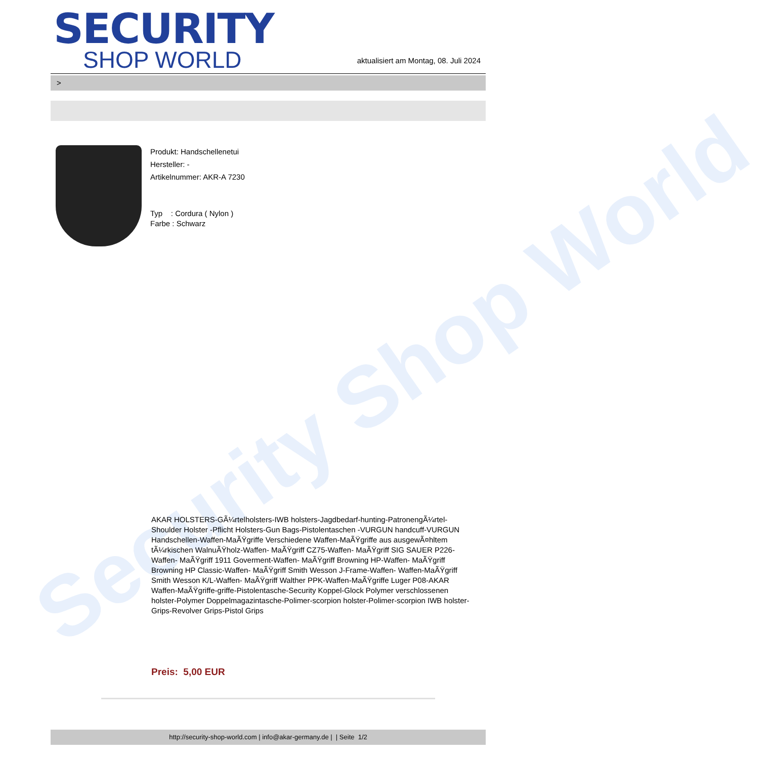Security Shop World
SECURITY
SHOP WORLD
aktualisiert am Montag, 08. Juli 2024
>
Produkt: Handschellenetui
Hersteller: -
Artikelnummer: AKR-A 7230
Typ : Cordura ( Nylon )
Farbe : Schwarz
AKAR HOLSTERS-GÃ¼rtelholsters-IWB holsters-Jagdbedarf-hunting-PatronengÃ¼rtel- Shoulder Holster -Pflicht Holsters-Gun Bags-Pistolentaschen -VURGUN handcuff-VURGUN Handschellen-Waffen-MaÃŸgriffe Verschiedene Waffen-MaÃŸgriffe aus ausgewÃ¤hltem tÃ¼rkischen WalnuÃŸholz-Waffen- MaÃŸgriff CZ75-Waffen- MaÃŸgriff SIG SAUER P226-Waffen- MaÃŸgriff 1911 Goverment-Waffen- MaÃŸgriff Browning HP-Waffen- MaÃŸgriff Browning HP Classic-Waffen- MaÃŸgriff Smith Wesson J-Frame-Waffen- Waffen-MaÃŸgriff Smith Wesson K/L-Waffen- MaÃŸgriff Walther PPK-Waffen-MaÃŸgriffe Luger P08-AKAR Waffen-MaÃŸgriffe-griffe-Pistolentasche-Security Koppel-Glock Polymer verschlossenen holster-Polymer Doppelmagazintasche-Polimer-scorpion holster-Polimer-scorpion IWB holster-Grips-Revolver Grips-Pistol Grips
Preis: 5,00 EUR
http://security-shop-world.com | info@akar-germany.de | | Seite 1/2